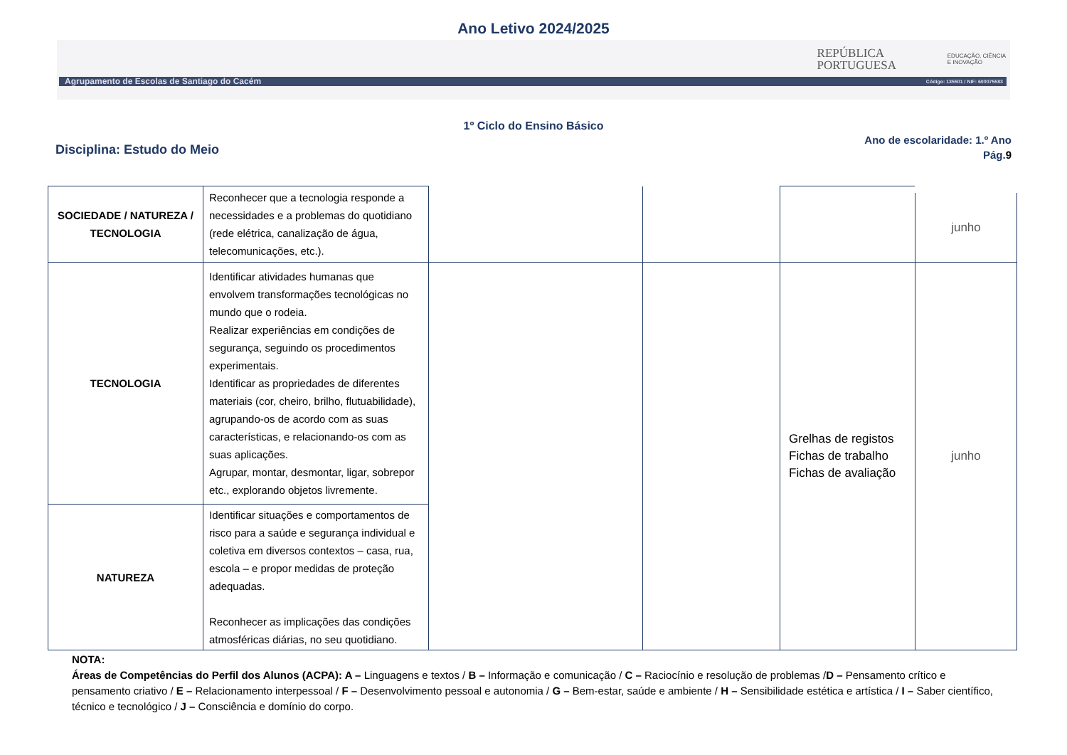Ano Letivo 2024/2025
REPÚBLICA
PORTUGUESA
EDUCAÇÃO, CIÊNCIA
E INOVAÇÃO
Agrupamento de Escolas de Santiago do Cacém Código: 135501 / NIF: 600075583
1º Ciclo do Ensino Básico
Disciplina: Estudo do Meio
Ano de escolaridade: 1.º Ano
Pág.9
| SOCIEDADE / NATUREZA / TECNOLOGIA | Reconhecer que a tecnologia responde a necessidades e a problemas do quotidiano (rede elétrica, canalização de água, telecomunicações, etc.). | | | | junho |
| TECNOLOGIA | Identificar atividades humanas que envolvem transformações tecnológicas no mundo que o rodeia. Realizar experiências em condições de segurança, seguindo os procedimentos experimentais. Identificar as propriedades de diferentes materiais (cor, cheiro, brilho, flutuabilidade), agrupando-os de acordo com as suas características, e relacionando-os com as suas aplicações. Agrupar, montar, desmontar, ligar, sobrepor etc., explorando objetos livremente. | | | Grelhas de registos Fichas de trabalho Fichas de avaliação | junho |
| NATUREZA | Identificar situações e comportamentos de risco para a saúde e segurança individual e coletiva em diversos contextos – casa, rua, escola – e propor medidas de proteção adequadas. Reconhecer as implicações das condições atmosféricas diárias, no seu quotidiano. | | | | |
NOTA:
Áreas de Competências do Perfil dos Alunos (ACPA): A – Linguagens e textos / B – Informação e comunicação / C – Raciocínio e resolução de problemas /D – Pensamento crítico e pensamento criativo / E – Relacionamento interpessoal / F – Desenvolvimento pessoal e autonomia / G – Bem-estar, saúde e ambiente / H – Sensibilidade estética e artística / I – Saber científico, técnico e tecnológico / J – Consciência e domínio do corpo.